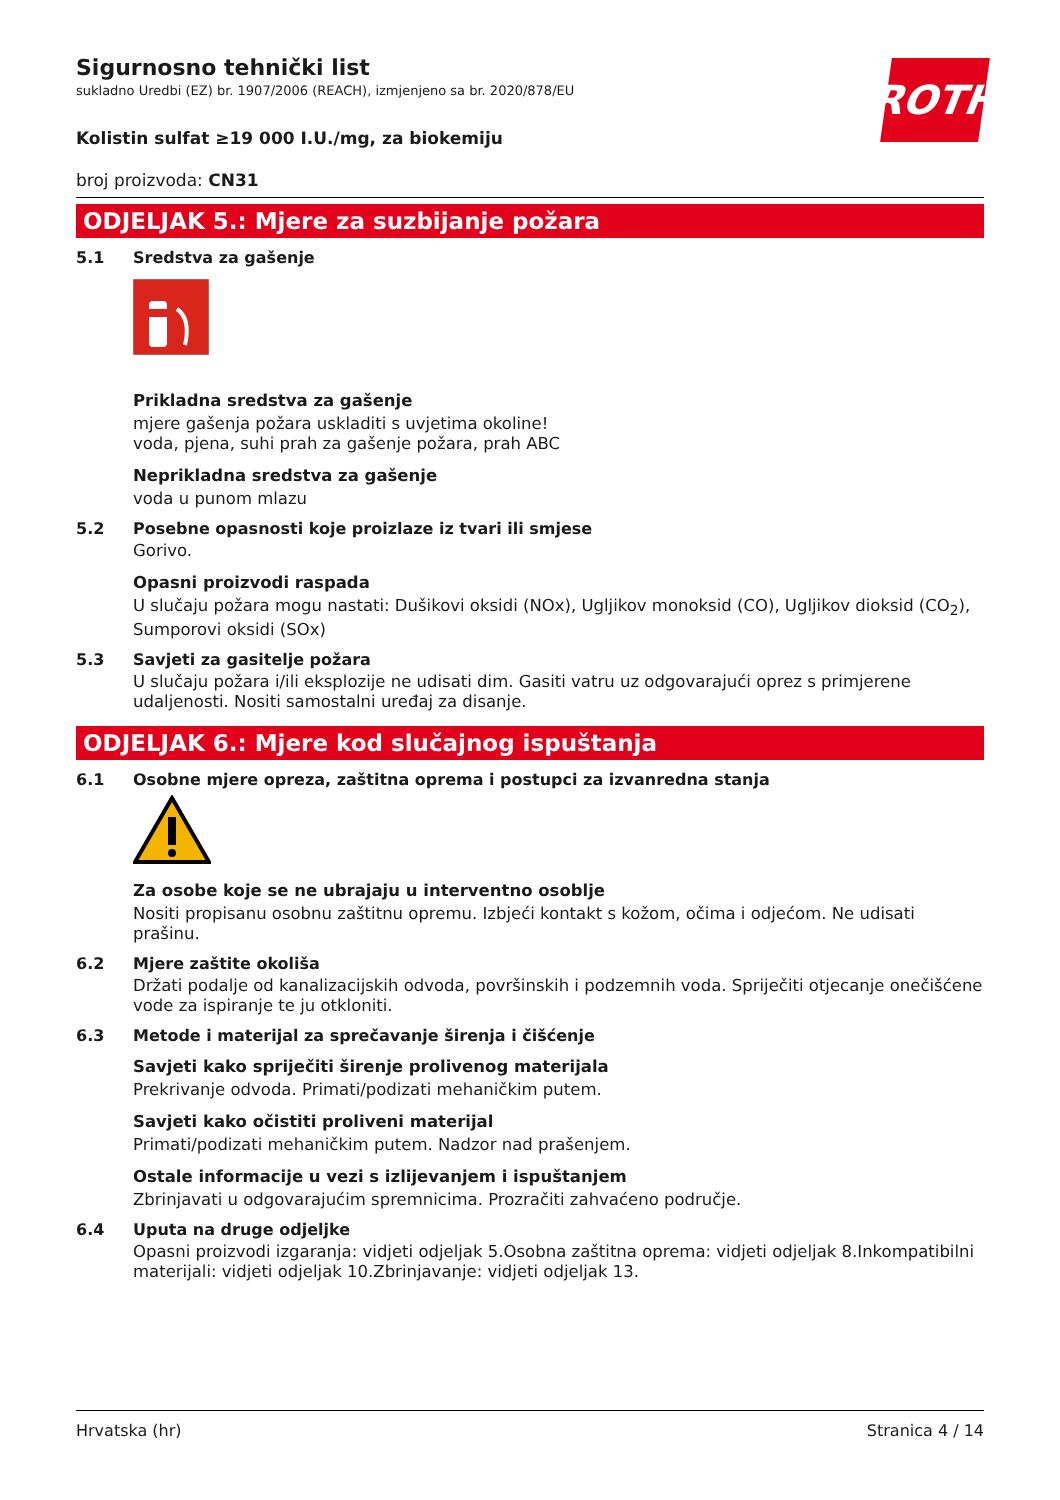ROTH
Sigurnosno tehnički list
sukladno Uredbi (EZ) br. 1907/2006 (REACH), izmjenjeno sa br. 2020/878/EU
Kolistin sulfat ≥19 000 I.U./mg, za biokemiju
broj proizvoda: CN31
ODJELJAK 5.: Mjere za suzbijanje požara
5.1 Sredstva za gašenje
Prikladna sredstva za gašenje
mjere gašenja požara uskladiti s uvjetima okoline!
voda, pjena, suhi prah za gašenje požara, prah ABC
Neprikladna sredstva za gašenje
voda u punom mlazu
5.2 Posebne opasnosti koje proizlaze iz tvari ili smjese
Gorivo.
Opasni proizvodi raspada
U slučaju požara mogu nastati: Dušikovi oksidi (NOx), Ugljikov monoksid (CO), Ugljikov dioksid (CO<sub>2</sub>), Sumporovi oksidi (SOx)
5.3 Savjeti za gasitelje požara
U slučaju požara i/ili eksplozije ne udisati dim. Gasiti vatru uz odgovarajući oprez s primjerene udaljenosti. Nositi samostalni uređaj za disanje.
ODJELJAK 6.: Mjere kod slučajnog ispuštanja
6.1 Osobne mjere opreza, zaštitna oprema i postupci za izvanredna stanja
Za osobe koje se ne ubrajaju u interventno osoblje
Nositi propisanu osobnu zaštitnu opremu. Izbjeći kontakt s kožom, očima i odjećom. Ne udisati prašinu.
6.2 Mjere zaštite okoliša
Držati podalje od kanalizacijskih odvoda, površinskih i podzemnih voda. Spriječiti otjecanje onečišćene vode za ispiranje te ju otkloniti.
6.3 Metode i materijal za sprečavanje širenja i čišćenje
Savjeti kako spriječiti širenje prolivenog materijala
Prekrivanje odvoda. Primati/podizati mehaničkim putem.
Savjeti kako očistiti proliveni materijal
Primati/podizati mehaničkim putem. Nadzor nad prašenjem.
Ostale informacije u vezi s izlijevanjem i ispuštanjem
Zbrinjavati u odgovarajućim spremnicima. Prozračiti zahvaćeno područje.
6.4 Uputa na druge odjeljke
Opasni proizvodi izgaranja: vidjeti odjeljak 5.Osobna zaštitna oprema: vidjeti odjeljak 8.Inkompatibilni materijali: vidjeti odjeljak 10.Zbrinjavanje: vidjeti odjeljak 13.
Hrvatska (hr) Stranica 4 / 14